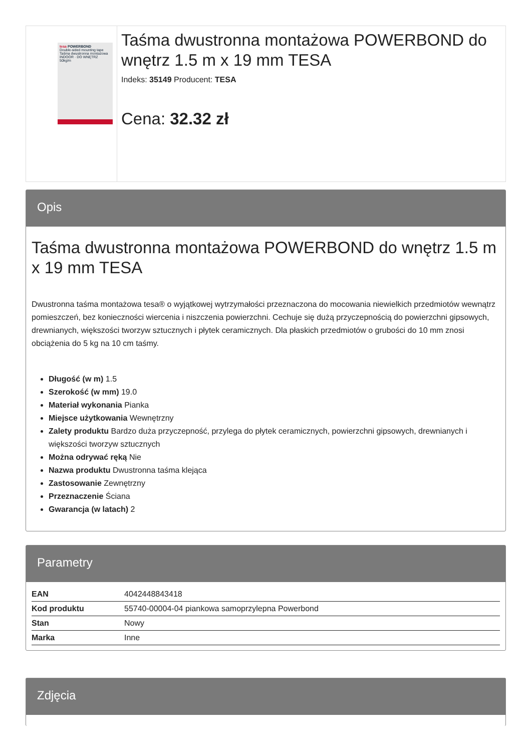tesa POWERBOND
Double-sided mounting tape
Taśma dwustronna montażowa
INDOOR · DO WNĘTRZ
50kg/m
Taśma dwustronna montażowa POWERBOND do wnętrz 1.5 m x 19 mm TESA
Indeks: 35149 Producent: TESA
Cena: 32.32 zł
Opis
Taśma dwustronna montażowa POWERBOND do wnętrz 1.5 m x 19 mm TESA
Dwustronna taśma montażowa tesa® o wyjątkowej wytrzymałości przeznaczona do mocowania niewielkich przedmiotów wewnątrz pomieszczeń, bez konieczności wiercenia i niszczenia powierzchni. Cechuje się dużą przyczepnością do powierzchni gipsowych, drewnianych, większości tworzyw sztucznych i płytek ceramicznych. Dla płaskich przedmiotów o grubości do 10 mm znosi obciążenia do 5 kg na 10 cm taśmy.
Długość (w m) 1.5
Szerokość (w mm) 19.0
Materiał wykonania Pianka
Miejsce użytkowania Wewnętrzny
Zalety produktu Bardzo duża przyczepność, przylega do płytek ceramicznych, powierzchni gipsowych, drewnianych i większości tworzyw sztucznych
Można odrywać ręką Nie
Nazwa produktu Dwustronna taśma klejąca
Zastosowanie Zewnętrzny
Przeznaczenie Ściana
Gwarancja (w latach) 2
Parametry
| EAN | 4042448843418 |
| Kod produktu | 55740-00004-04 piankowa samoprzylepna Powerbond |
| Stan | Nowy |
| Marka | Inne |
Zdjęcia